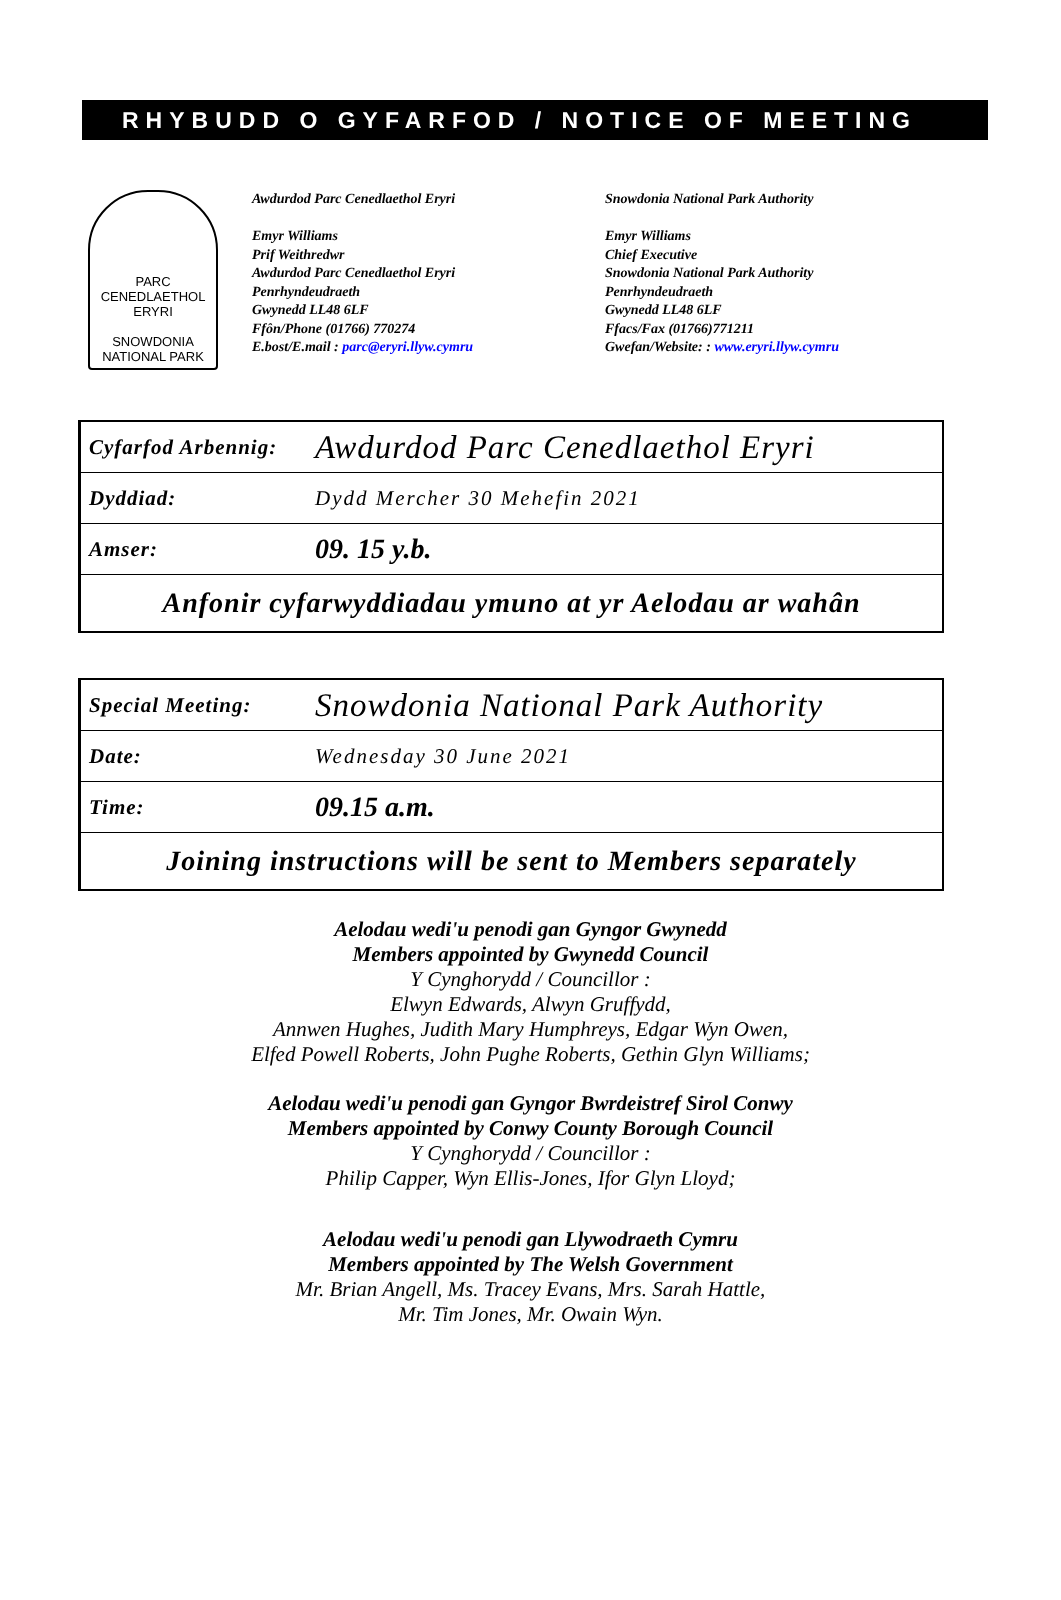RHYBUDD O GYFARFOD / NOTICE OF MEETING
PARC CENEDLAETHOL ERYRI
SNOWDONIA
NATIONAL PARK
Awdurdod Parc Cenedlaethol Eryri
Emyr Williams
Prif Weithredwr
Awdurdod Parc Cenedlaethol Eryri
Penrhyndeudraeth
Gwynedd LL48 6LF
Ffôn/Phone (01766) 770274
E.bost/E.mail : parc@eryri.llyw.cymru
Snowdonia National Park Authority
Emyr Williams
Chief Executive
Snowdonia National Park Authority
Penrhyndeudraeth
Gwynedd LL48 6LF
Ffacs/Fax (01766)771211
Gwefan/Website: : www.eryri.llyw.cymru
| Cyfarfod Arbennig: | Awdurdod Parc Cenedlaethol Eryri |
| Dyddiad: | Dydd Mercher 30 Mehefin 2021 |
| Amser: | 09. 15 y.b. |
| Anfonir cyfarwyddiadau ymuno at yr Aelodau ar wahân | |
| Special Meeting: | Snowdonia National Park Authority |
| Date: | Wednesday 30 June 2021 |
| Time: | 09.15 a.m. |
| Joining instructions will be sent to Members separately | |
Aelodau wedi'u penodi gan Gyngor Gwynedd
Members appointed by Gwynedd Council
Y Cynghorydd / Councillor :
Elwyn Edwards, Alwyn Gruffydd,
Annwen Hughes, Judith Mary Humphreys, Edgar Wyn Owen,
Elfed Powell Roberts, John Pughe Roberts, Gethin Glyn Williams;
Aelodau wedi'u penodi gan Gyngor Bwrdeistref Sirol Conwy
Members appointed by Conwy County Borough Council
Y Cynghorydd / Councillor :
Philip Capper, Wyn Ellis-Jones, Ifor Glyn Lloyd;
Aelodau wedi'u penodi gan Llywodraeth Cymru
Members appointed by The Welsh Government
Mr. Brian Angell, Ms. Tracey Evans, Mrs. Sarah Hattle,
Mr. Tim Jones, Mr. Owain Wyn.